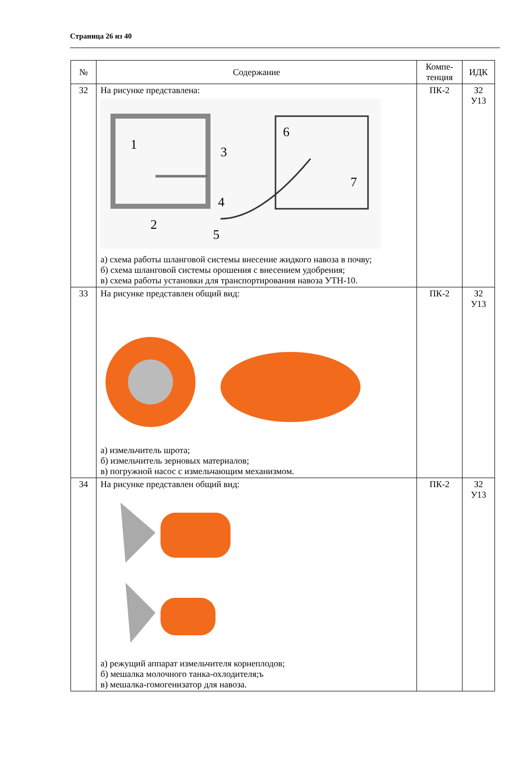Страница 26 из 40
| № | Содержание | Компе- тенция | ИДК |
| --- | --- | --- | --- |
| 32 | На рисунке представлена: 1 2 3 4 5 6 7 а) схема работы шланговой системы внесение жидкого навоза в почву; б) схема шланговой системы орошения с внесением удобрения; в) схема работы установки для транспортирования навоза УТН-10. | ПК-2 | З2 У13 |
| 33 | На рисунке представлен общий вид: а) измельчитель шрота; б) измельчитель зерновых материалов; в) погружной насос с измельчающим механизмом. | ПК-2 | З2 У13 |
| 34 | На рисунке представлен общий вид: а) режущий аппарат измельчителя корнеплодов; б) мешалка молочного танка-охлодителя;ъ в) мешалка-гомогенизатор для навоза. | ПК-2 | З2 У13 |